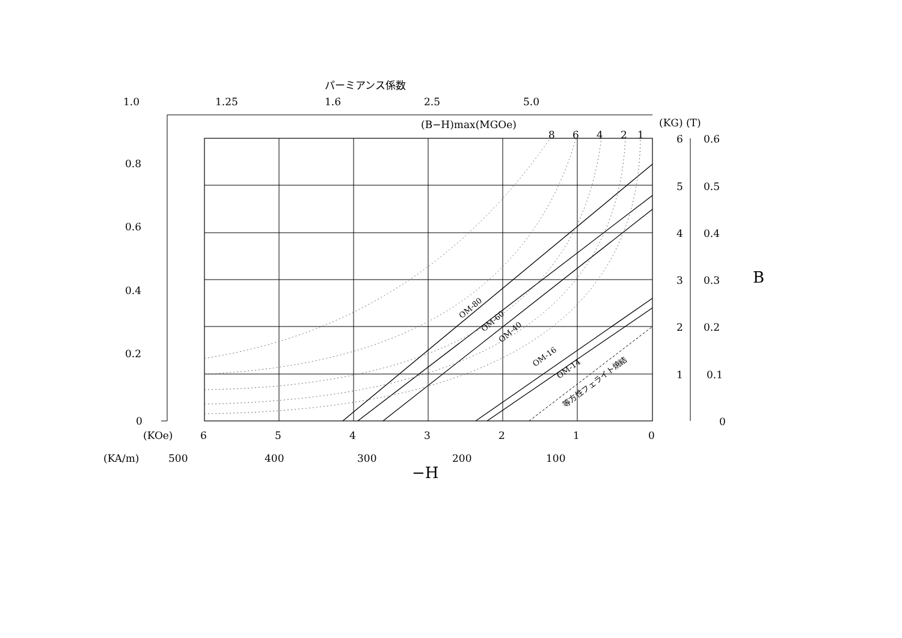パーミアンス係数
1.0
1.25
1.6
2.5
5.0
(B−H)max(MGOe)
(KG) (T)
8
6
4
2
1
0.8
0.6
0.4
0.2
0
6
0.6
5
0.5
4
0.4
3
0.3
2
0.2
1
0.1
0
B
(KOe)
6
5
4
3
2
1
0
(KA/m)
500
400
300
200
100
−H
OM-80
OM-60
OM-40
OM-16
OM-14
等方性フェライト焼結